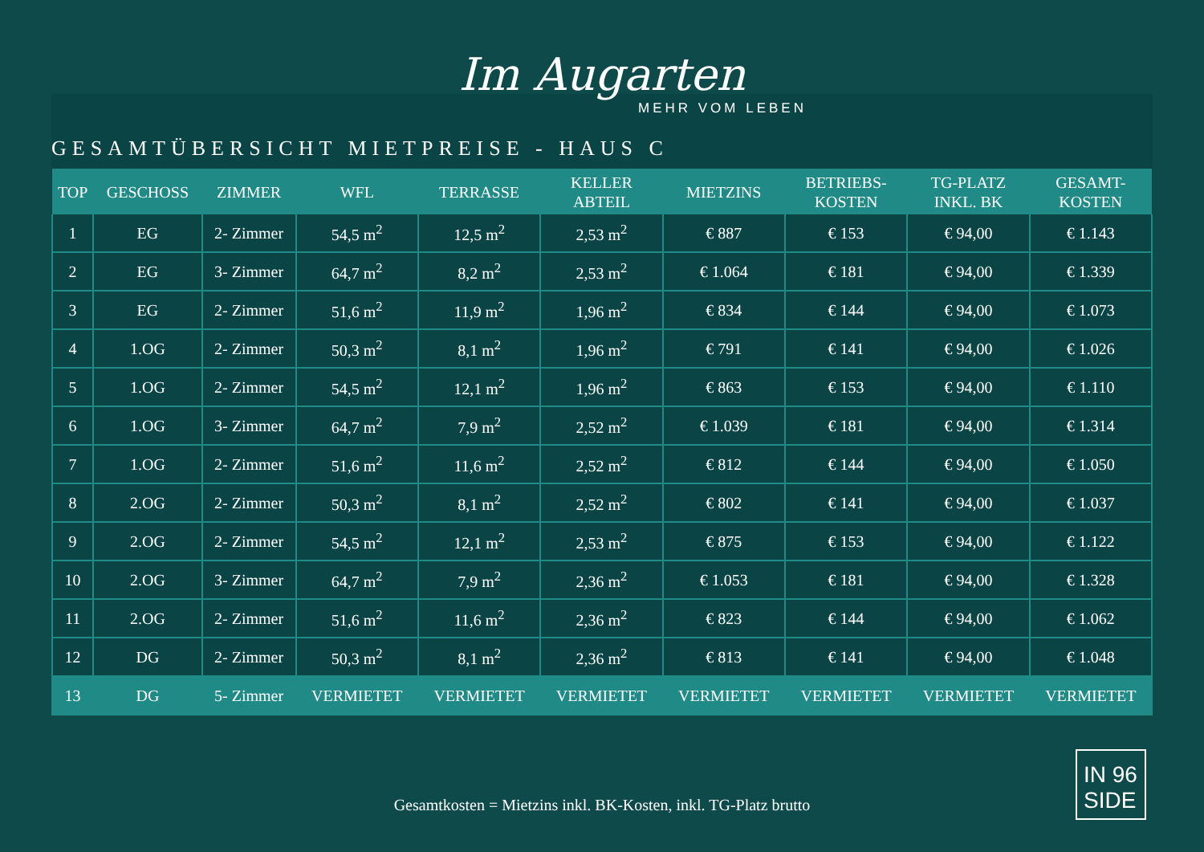Im Augarten
MEHR VOM LEBEN
GESAMTÜBERSICHT MIETPREISE - HAUS C
| TOP | GESCHOSS | ZIMMER | WFL | TERRASSE | KELLER ABTEIL | MIETZINS | BETRIEBS- KOSTEN | TG-PLATZ INKL. BK | GESAMT- KOSTEN |
| --- | --- | --- | --- | --- | --- | --- | --- | --- | --- |
| 1 | EG | 2- Zimmer | 54,5 m<sup>2</sup> | 12,5 m<sup>2</sup> | 2,53 m<sup>2</sup> | € 887 | € 153 | € 94,00 | € 1.143 |
| 2 | EG | 3- Zimmer | 64,7 m<sup>2</sup> | 8,2 m<sup>2</sup> | 2,53 m<sup>2</sup> | € 1.064 | € 181 | € 94,00 | € 1.339 |
| 3 | EG | 2- Zimmer | 51,6 m<sup>2</sup> | 11,9 m<sup>2</sup> | 1,96 m<sup>2</sup> | € 834 | € 144 | € 94,00 | € 1.073 |
| 4 | 1.OG | 2- Zimmer | 50,3 m<sup>2</sup> | 8,1 m<sup>2</sup> | 1,96 m<sup>2</sup> | € 791 | € 141 | € 94,00 | € 1.026 |
| 5 | 1.OG | 2- Zimmer | 54,5 m<sup>2</sup> | 12,1 m<sup>2</sup> | 1,96 m<sup>2</sup> | € 863 | € 153 | € 94,00 | € 1.110 |
| 6 | 1.OG | 3- Zimmer | 64,7 m<sup>2</sup> | 7,9 m<sup>2</sup> | 2,52 m<sup>2</sup> | € 1.039 | € 181 | € 94,00 | € 1.314 |
| 7 | 1.OG | 2- Zimmer | 51,6 m<sup>2</sup> | 11,6 m<sup>2</sup> | 2,52 m<sup>2</sup> | € 812 | € 144 | € 94,00 | € 1.050 |
| 8 | 2.OG | 2- Zimmer | 50,3 m<sup>2</sup> | 8,1 m<sup>2</sup> | 2,52 m<sup>2</sup> | € 802 | € 141 | € 94,00 | € 1.037 |
| 9 | 2.OG | 2- Zimmer | 54,5 m<sup>2</sup> | 12,1 m<sup>2</sup> | 2,53 m<sup>2</sup> | € 875 | € 153 | € 94,00 | € 1.122 |
| 10 | 2.OG | 3- Zimmer | 64,7 m<sup>2</sup> | 7,9 m<sup>2</sup> | 2,36 m<sup>2</sup> | € 1.053 | € 181 | € 94,00 | € 1.328 |
| 11 | 2.OG | 2- Zimmer | 51,6 m<sup>2</sup> | 11,6 m<sup>2</sup> | 2,36 m<sup>2</sup> | € 823 | € 144 | € 94,00 | € 1.062 |
| 12 | DG | 2- Zimmer | 50,3 m<sup>2</sup> | 8,1 m<sup>2</sup> | 2,36 m<sup>2</sup> | € 813 | € 141 | € 94,00 | € 1.048 |
| 13 | DG | 5- Zimmer | VERMIETET | VERMIETET | VERMIETET | VERMIETET | VERMIETET | VERMIETET | VERMIETET |
Gesamtkosten = Mietzins inkl. BK-Kosten, inkl. TG-Platz brutto
IN 96
SIDE